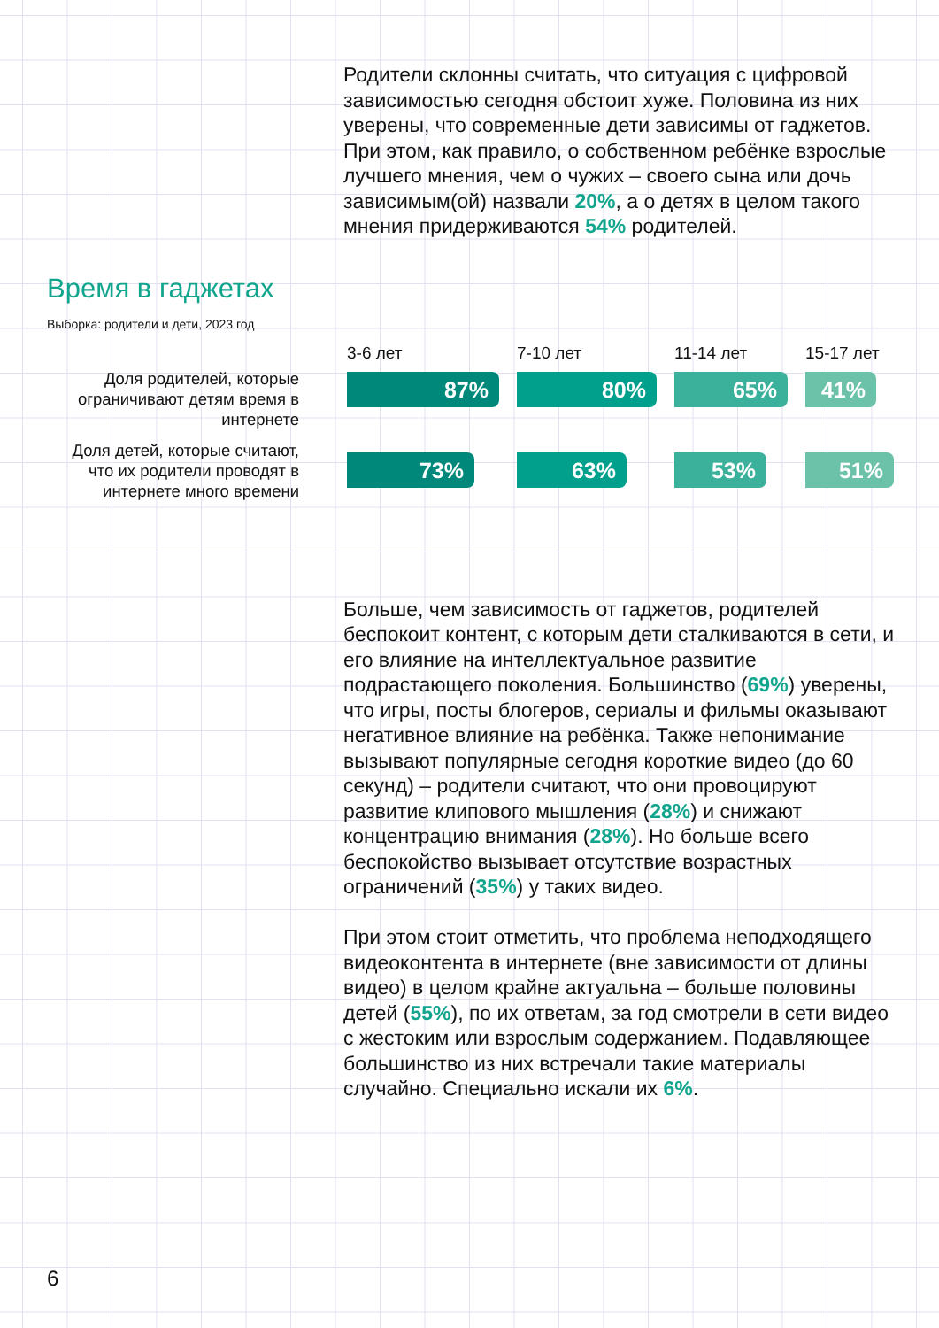Родители склонны считать, что ситуация с цифровой зависимостью сегодня обстоит хуже. Половина из них уверены, что современные дети зависимы от гаджетов. При этом, как правило, о собственном ребёнке взрослые лучшего мнения, чем о чужих – своего сына или дочь зависимым(ой) назвали 20%, а о детях в целом такого мнения придерживаются 54% родителей.
Время в гаджетах
Выборка: родители и дети, 2023 год
Доля родителей, которые ограничивают детям время в интернете
Доля детей, которые считают, что их родители проводят в интернете много времени
3-6 лет
87%
73%
7-10 лет
80%
63%
11-14 лет
65%
53%
15-17 лет
41%
51%
Больше, чем зависимость от гаджетов, родителей беспокоит контент, с которым дети сталкиваются в сети, и его влияние на интеллектуальное развитие подрастающего поколения. Большинство (69%) уверены, что игры, посты блогеров, сериалы и фильмы оказывают негативное влияние на ребёнка. Также непонимание вызывают популярные сегодня короткие видео (до 60 секунд) – родители считают, что они провоцируют развитие клипового мышления (28%) и снижают концентрацию внимания (28%). Но больше всего беспокойство вызывает отсутствие возрастных ограничений (35%) у таких видео.
При этом стоит отметить, что проблема неподходящего видеоконтента в интернете (вне зависимости от длины видео) в целом крайне актуальна – больше половины детей (55%), по их ответам, за год смотрели в сети видео с жестоким или взрослым содержанием. Подавляющее большинство из них встречали такие материалы случайно. Специально искали их 6%.
6